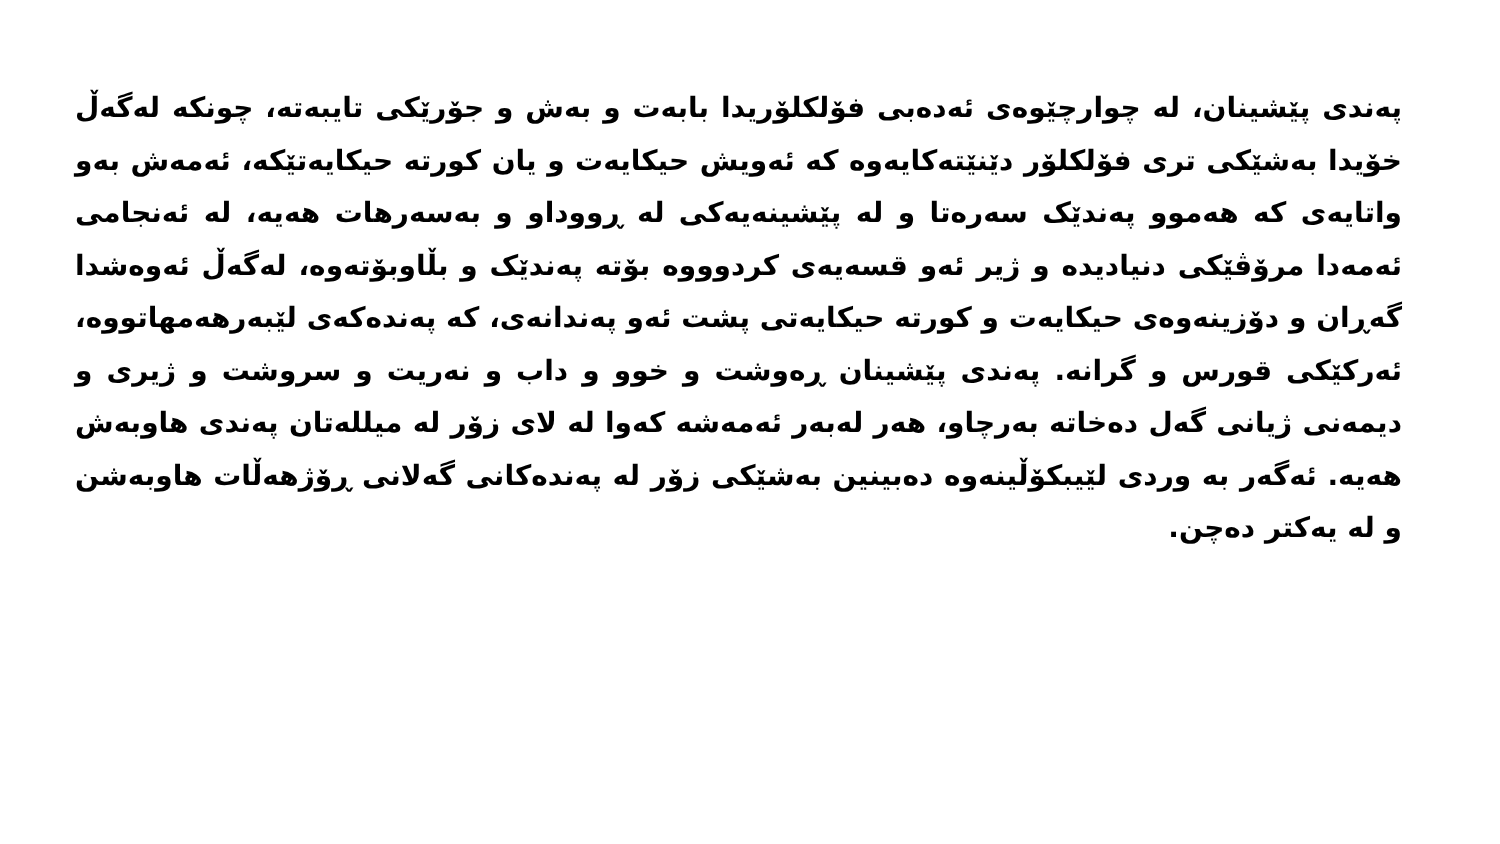پەندی پێشینان، لە چوارچێوەی ئەدەبی فۆلکلۆریدا بابەت و بەش و جۆرێکی تایبەتە، چونکە لەگەڵ خۆیدا بەشێکی تری فۆلکلۆر دێنێتەکایەوە کە ئەویش حیکایەت و یان کورتە حیکایەتێکە، ئەمەش بەو واتایەی کە هەموو پەندێک سەرەتا و لە پێشینەیەکی لە ڕووداو و بەسەرهات هەیە، لە ئەنجامی ئەمەدا مرۆڤێکی دنیادیدە و ژیر ئەو قسەیەی کردوووە بۆتە پەندێک و بڵاوبۆتەوە، لەگەڵ ئەوەشدا گەڕان و دۆزینەوەی حیکایەت و کورتە حیکایەتی پشت ئەو پەندانەی، کە پەندەکەی لێبەرهەمهاتووە، ئەرکێکی قورس و گرانە. پەندی پێشینان ڕەوشت و خوو و داب و نەریت و سروشت و ژیری و دیمەنی ژیانی گەل دەخاتە بەرچاو، هەر لەبەر ئەمەشە کەوا لە لای زۆر لە میللەتان پەندی هاوبەش هەیە. ئەگەر بە وردی لێیبکۆڵینەوە دەبینین بەشێکی زۆر لە پەندەکانی گەلانی ڕۆژهەڵات هاوبەشن و لە یەکتر دەچن.